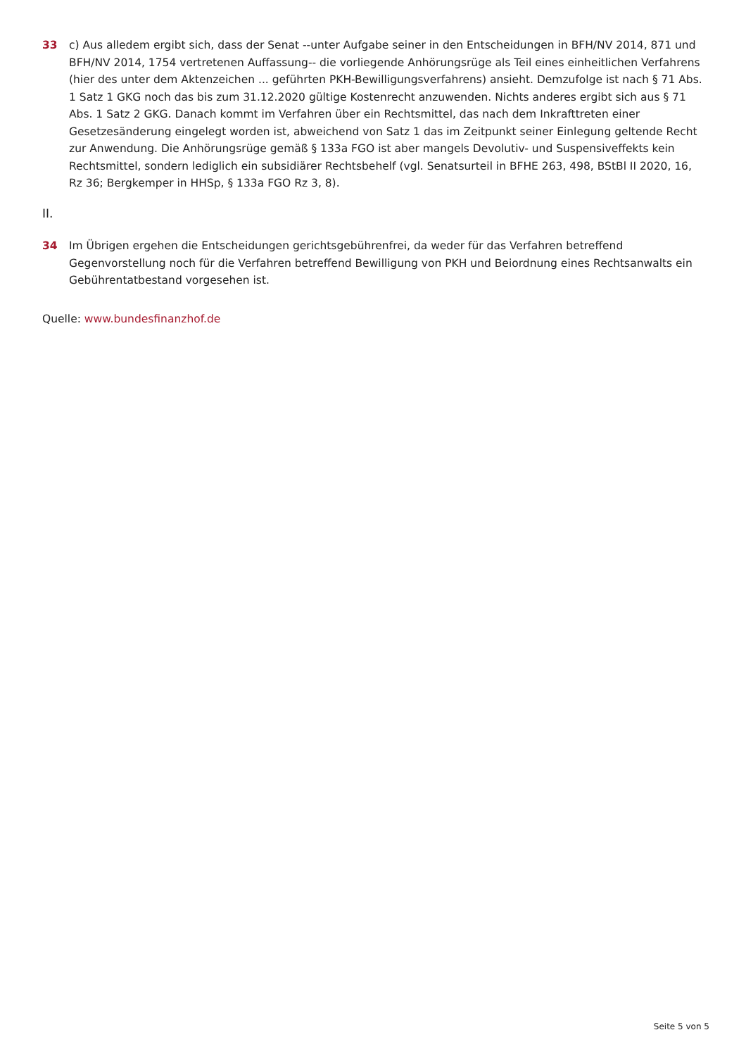33 c) Aus alledem ergibt sich, dass der Senat --unter Aufgabe seiner in den Entscheidungen in BFH/NV 2014, 871 und BFH/NV 2014, 1754 vertretenen Auffassung-- die vorliegende Anhörungsrüge als Teil eines einheitlichen Verfahrens (hier des unter dem Aktenzeichen ... geführten PKH-Bewilligungsverfahrens) ansieht. Demzufolge ist nach § 71 Abs. 1 Satz 1 GKG noch das bis zum 31.12.2020 gültige Kostenrecht anzuwenden. Nichts anderes ergibt sich aus § 71 Abs. 1 Satz 2 GKG. Danach kommt im Verfahren über ein Rechtsmittel, das nach dem Inkrafttreten einer Gesetzesänderung eingelegt worden ist, abweichend von Satz 1 das im Zeitpunkt seiner Einlegung geltende Recht zur Anwendung. Die Anhörungsrüge gemäß § 133a FGO ist aber mangels Devolutiv- und Suspensiveffekts kein Rechtsmittel, sondern lediglich ein subsidiärer Rechtsbehelf (vgl. Senatsurteil in BFHE 263, 498, BStBl II 2020, 16, Rz 36; Bergkemper in HHSp, § 133a FGO Rz 3, 8).
II.
34 Im Übrigen ergehen die Entscheidungen gerichtsgebührenfrei, da weder für das Verfahren betreffend Gegenvorstellung noch für die Verfahren betreffend Bewilligung von PKH und Beiordnung eines Rechtsanwalts ein Gebührentatbestand vorgesehen ist.
Quelle: www.bundesfinanzhof.de
Seite 5 von 5